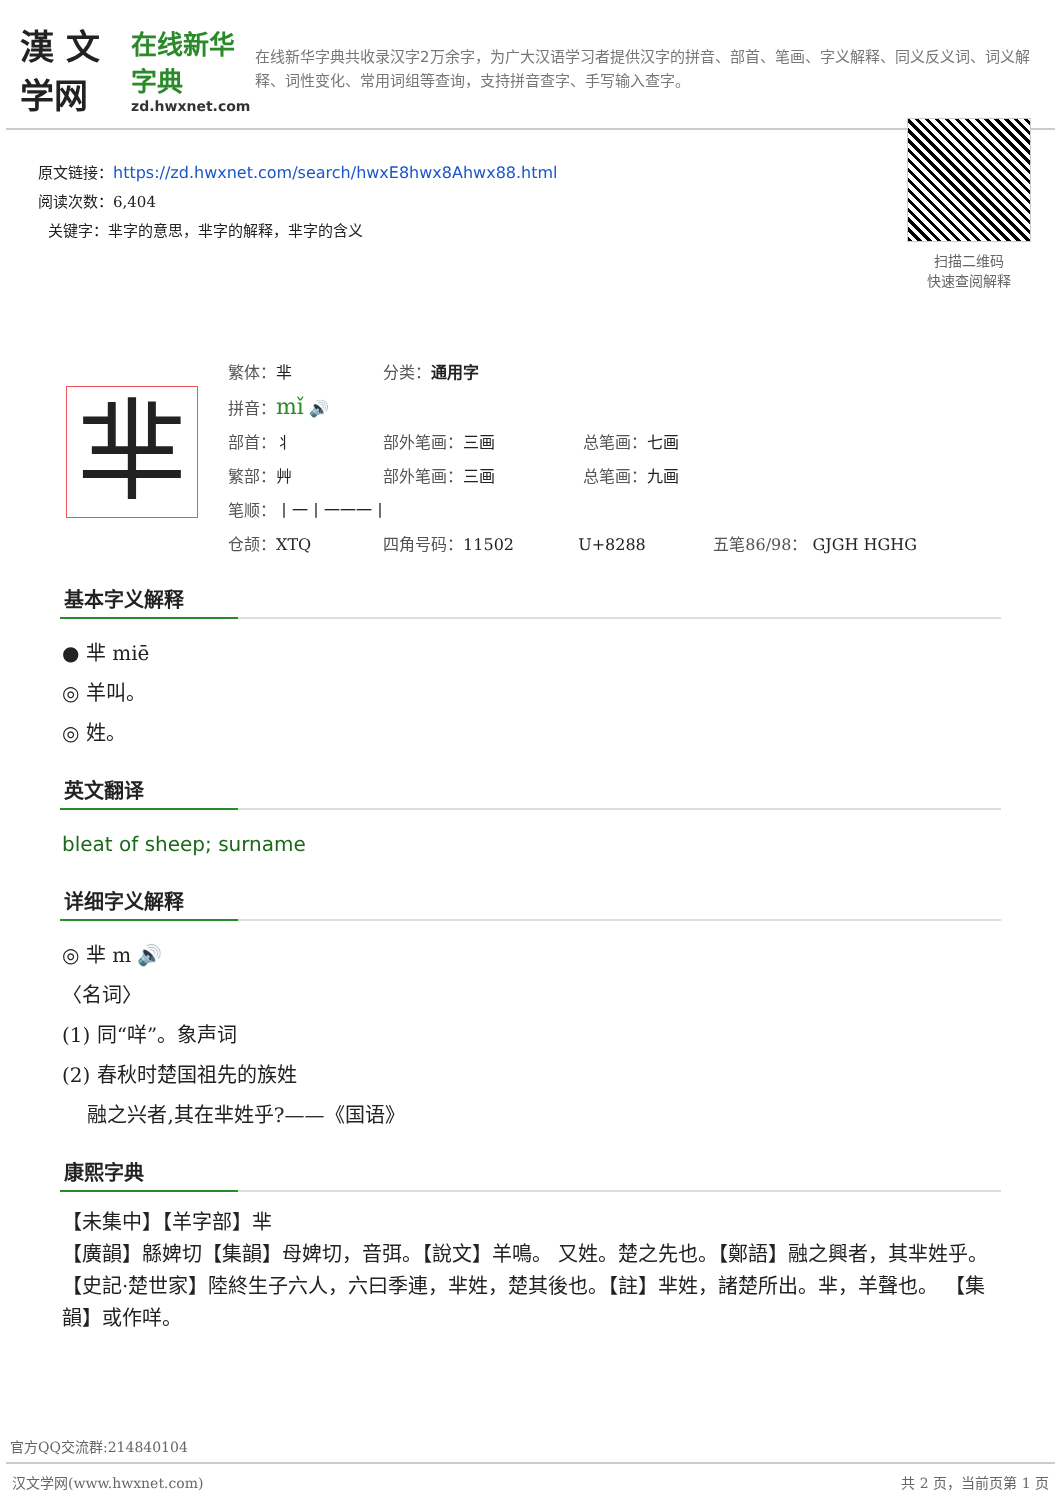漢 文学网
在线新华字典
zd.hwxnet.com
在线新华字典共收录汉字2万余字，为广大汉语学习者提供汉字的拼音、部首、笔画、字义解释、同义反义词、词义解释、词性变化、常用词组等查询，支持拼音查字、手写输入查字。
原文链接：https://zd.hwxnet.com/search/hwxE8hwx8Ahwx88.html
阅读次数：6,404
关键字：芈字的意思，芈字的解释，芈字的含义
扫描二维码
快速查阅解释
芈
繁体：芈 分类：通用字
拼音：mǐ 🔊
部首：丬 部外笔画：三画 总笔画：七画
繁部：艸 部外笔画：三画 总笔画：九画
笔顺：丨一丨一一一丨
仓颉：XTQ 四角号码：11502 U+8288 五笔86/98： GJGH HGHG
基本字义解释
● 芈 miē
◎ 羊叫。
◎ 姓。
英文翻译
bleat of sheep; surname
详细字义解释
◎ 芈 m 🔊
〈名词〉
(1) 同“咩”。象声词
(2) 春秋时楚国祖先的族姓
融之兴者,其在芈姓乎?——《国语》
康熙字典
【未集中】【羊字部】芈
【廣韻】緜婢切【集韻】母婢切，音弭。【說文】羊鳴。 又姓。楚之先也。【鄭語】融之興者，其芈姓乎。【史記·楚世家】陸終生子六人，六曰季連，芈姓，楚其後也。【註】芈姓，諸楚所出。芈，羊聲也。 【集韻】或作咩。
官方QQ交流群:214840104
汉文学网(www.hwxnet.com) 共 2 页，当前页第 1 页